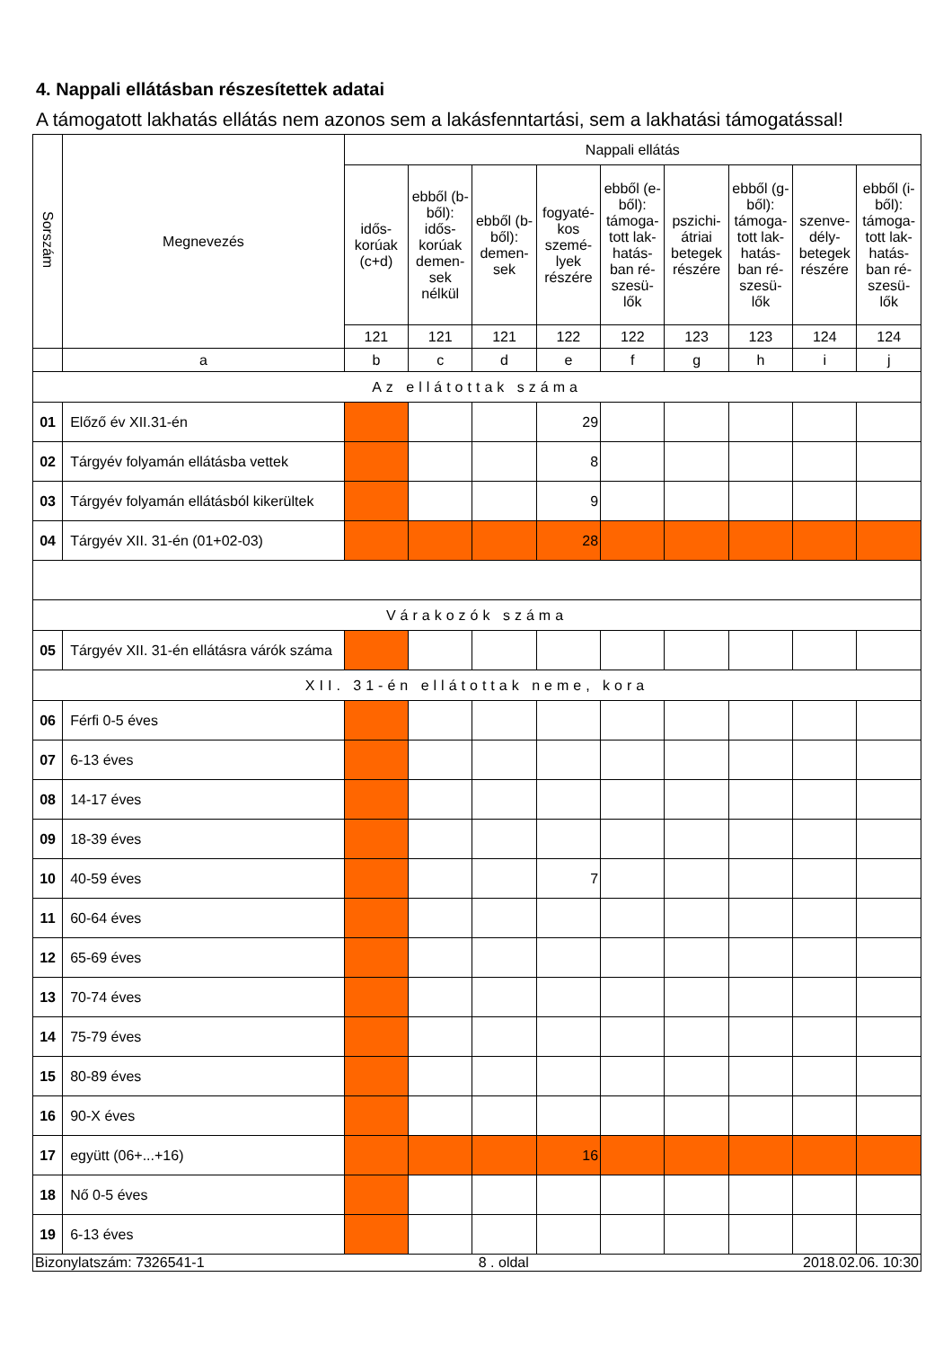4. Nappali ellátásban részesítettek adatai
A támogatott lakhatás ellátás nem azonos sem a lakásfenntartási, sem a lakhatási támogatással!
| Sorszám | Megnevezés | Nappali ellátás | | | | | | | | |
| --- | --- | --- | --- | --- | --- | --- | --- | --- | --- | --- |
| | | idős-korúak (c+d) | ebből (b-ből): idős-korúak demen-sek nélkül | ebből (b-ből): demen-sek | fogyaté-kos szemé-lyek részére | ebből (e-ből): támoga-tott lak-hatás-ban ré-szesü-lők | pszichi-átriai betegek részére | ebből (g-ből): támoga-tott lak-hatás-ban ré-szesü-lők | szenve-dély-betegek részére | ebből (i-ből): támoga-tott lak-hatás-ban ré-szesü-lők |
| | | 121 | 121 | 121 | 122 | 122 | 123 | 123 | 124 | 124 |
| | a | b | c | d | e | f | g | h | i | j |
| Az ellátottak száma | | | | | | | | | | |
| 01 | Előző év XII.31-én | | | | 29 | | | | | |
| 02 | Tárgyév folyamán ellátásba vettek | | | | 8 | | | | | |
| 03 | Tárgyév folyamán ellátásból kikerültek | | | | 9 | | | | | |
| 04 | Tárgyév XII. 31-én (01+02-03) | | | | 28 | | | | | |
| Várakozók száma | | | | | | | | | | |
| 05 | Tárgyév XII. 31-én ellátásra várók száma | | | | | | | | | |
| XII. 31-én ellátottak neme, kora | | | | | | | | | | |
| 06 | Férfi 0-5 éves | | | | | | | | | |
| 07 | 6-13 éves | | | | | | | | | |
| 08 | 14-17 éves | | | | | | | | | |
| 09 | 18-39 éves | | | | | | | | | |
| 10 | 40-59 éves | | | | 7 | | | | | |
| 11 | 60-64 éves | | | | | | | | | |
| 12 | 65-69 éves | | | | | | | | | |
| 13 | 70-74 éves | | | | | | | | | |
| 14 | 75-79 éves | | | | | | | | | |
| 15 | 80-89 éves | | | | | | | | | |
| 16 | 90-X éves | | | | | | | | | |
| 17 | együtt (06+...+16) | | | | 16 | | | | | |
| 18 | Nő 0-5 éves | | | | | | | | | |
| 19 | 6-13 éves | | | | | | | | | |
Bizonylatszám: 7326541-1 8 . oldal 2018.02.06. 10:30